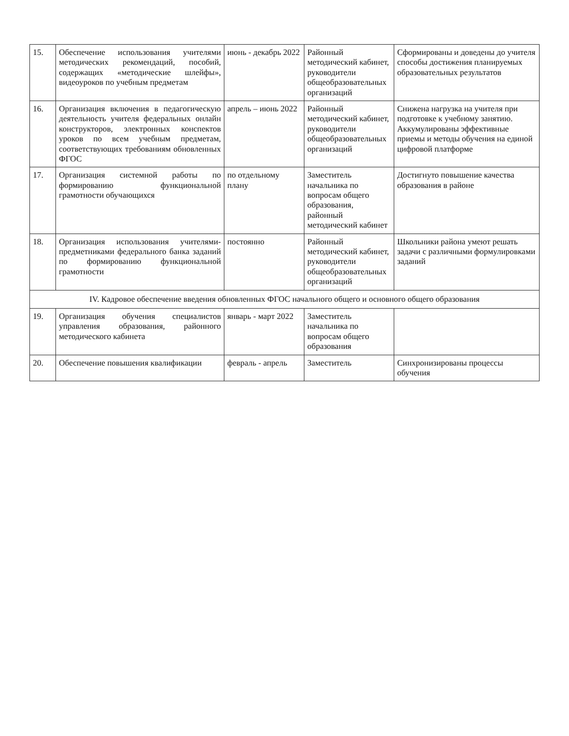| 15. | Обеспечение использования учителями методических рекомендаций, пособий, содержащих «методические шлейфы», видеоуроков по учебным предметам | июнь - декабрь 2022 | Районный методический кабинет, руководители общеобразовательных организаций | Сформированы и доведены до учителя способы достижения планируемых образовательных результатов |
| 16. | Организация включения в педагогическую деятельность учителя федеральных онлайн конструкторов, электронных конспектов уроков по всем учебным предметам, соответствующих требованиям обновленных ФГОС | апрель – июнь 2022 | Районный методический кабинет, руководители общеобразовательных организаций | Снижена нагрузка на учителя при подготовке к учебному занятию. Аккумулированы эффективные приемы и методы обучения на единой цифровой платформе |
| 17. | Организация системной работы по формированию функциональной грамотности обучающихся | по отдельному плану | Заместитель начальника по вопросам общего образования, районный методический кабинет | Достигнуто повышение качества образования в районе |
| 18. | Организация использования учителями-предметниками федерального банка заданий по формированию функциональной грамотности | постоянно | Районный методический кабинет, руководители общеобразовательных организаций | Школьники района умеют решать задачи с различными формулировками заданий |
| IV. Кадровое обеспечение введения обновленных ФГОС начального общего и основного общего образования | | | | |
| 19. | Организация обучения специалистов управления образования, районного методического кабинета | январь - март 2022 | Заместитель начальника по вопросам общего образования | |
| 20. | Обеспечение повышения квалификации | февраль - апрель | Заместитель | Синхронизированы процессы обучения |